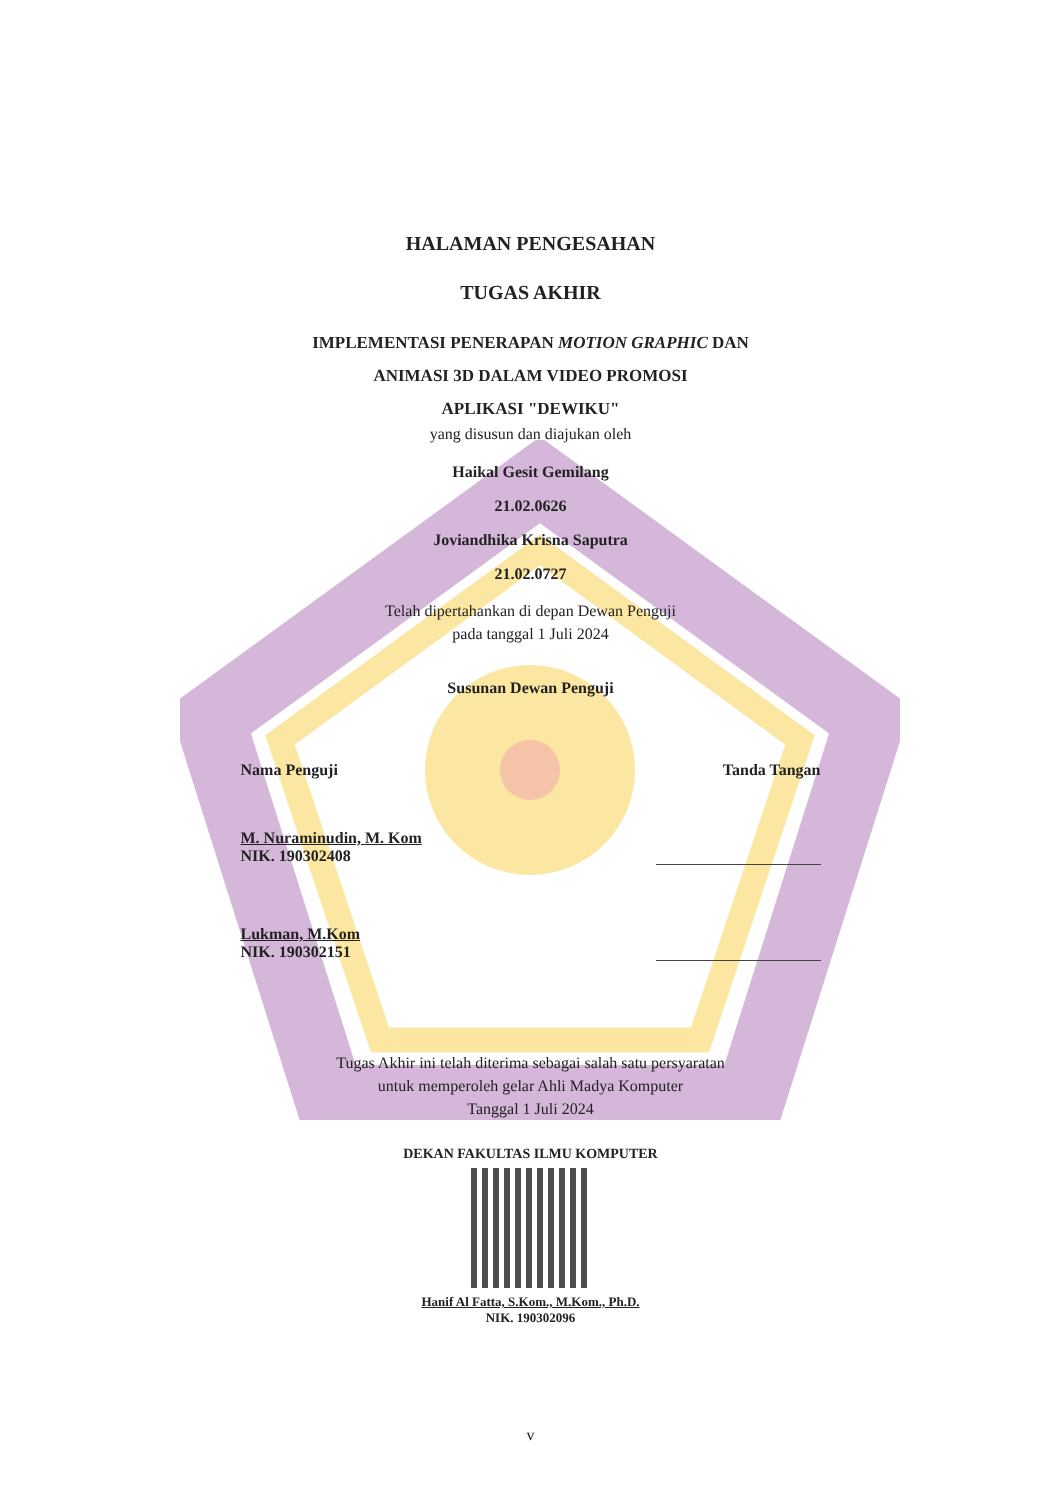HALAMAN PENGESAHAN
TUGAS AKHIR
IMPLEMENTASI PENERAPAN MOTION GRAPHIC DAN
ANIMASI 3D DALAM VIDEO PROMOSI
APLIKASI "DEWIKU"
yang disusun dan diajukan oleh
Haikal Gesit Gemilang
21.02.0626
Joviandhika Krisna Saputra
21.02.0727
Telah dipertahankan di depan Dewan Penguji
pada tanggal 1 Juli 2024
Susunan Dewan Penguji
Nama Penguji Tanda Tangan
M. Nuraminudin, M. Kom
NIK. 190302408
Lukman, M.Kom
NIK. 190302151
Tugas Akhir ini telah diterima sebagai salah satu persyaratan
untuk memperoleh gelar Ahli Madya Komputer
Tanggal 1 Juli 2024
DEKAN FAKULTAS ILMU KOMPUTER
Hanif Al Fatta, S.Kom., M.Kom., Ph.D.
NIK. 190302096
v